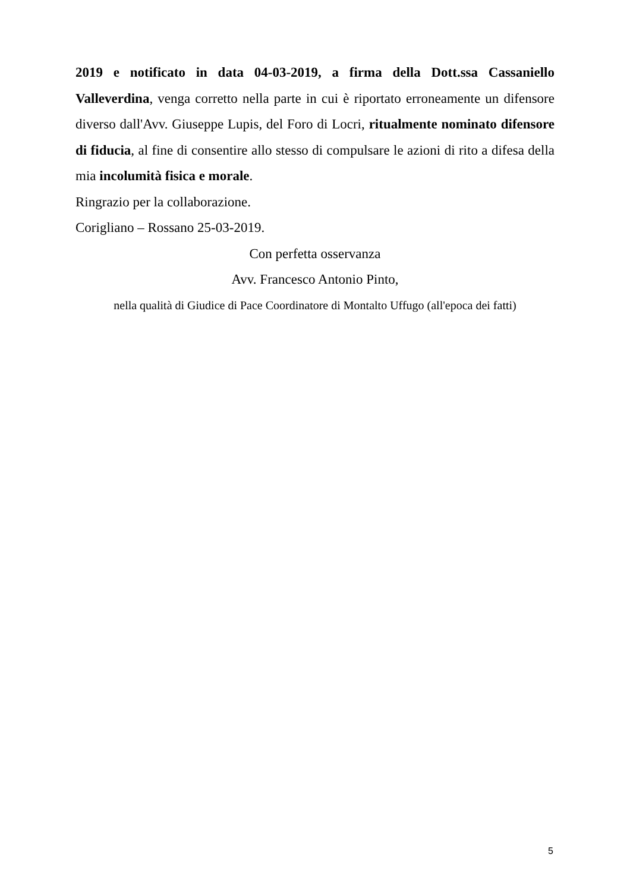2019 e notificato in data 04-03-2019, a firma della Dott.ssa Cassaniello Valleverdina, venga corretto nella parte in cui è riportato erroneamente un difensore diverso dall'Avv. Giuseppe Lupis, del Foro di Locri, ritualmente nominato difensore di fiducia, al fine di consentire allo stesso di compulsare le azioni di rito a difesa della mia incolumità fisica e morale.
Ringrazio per la collaborazione.
Corigliano – Rossano 25-03-2019.
Con perfetta osservanza
Avv. Francesco Antonio Pinto,
nella qualità di Giudice di Pace Coordinatore di Montalto Uffugo (all'epoca dei fatti)
5